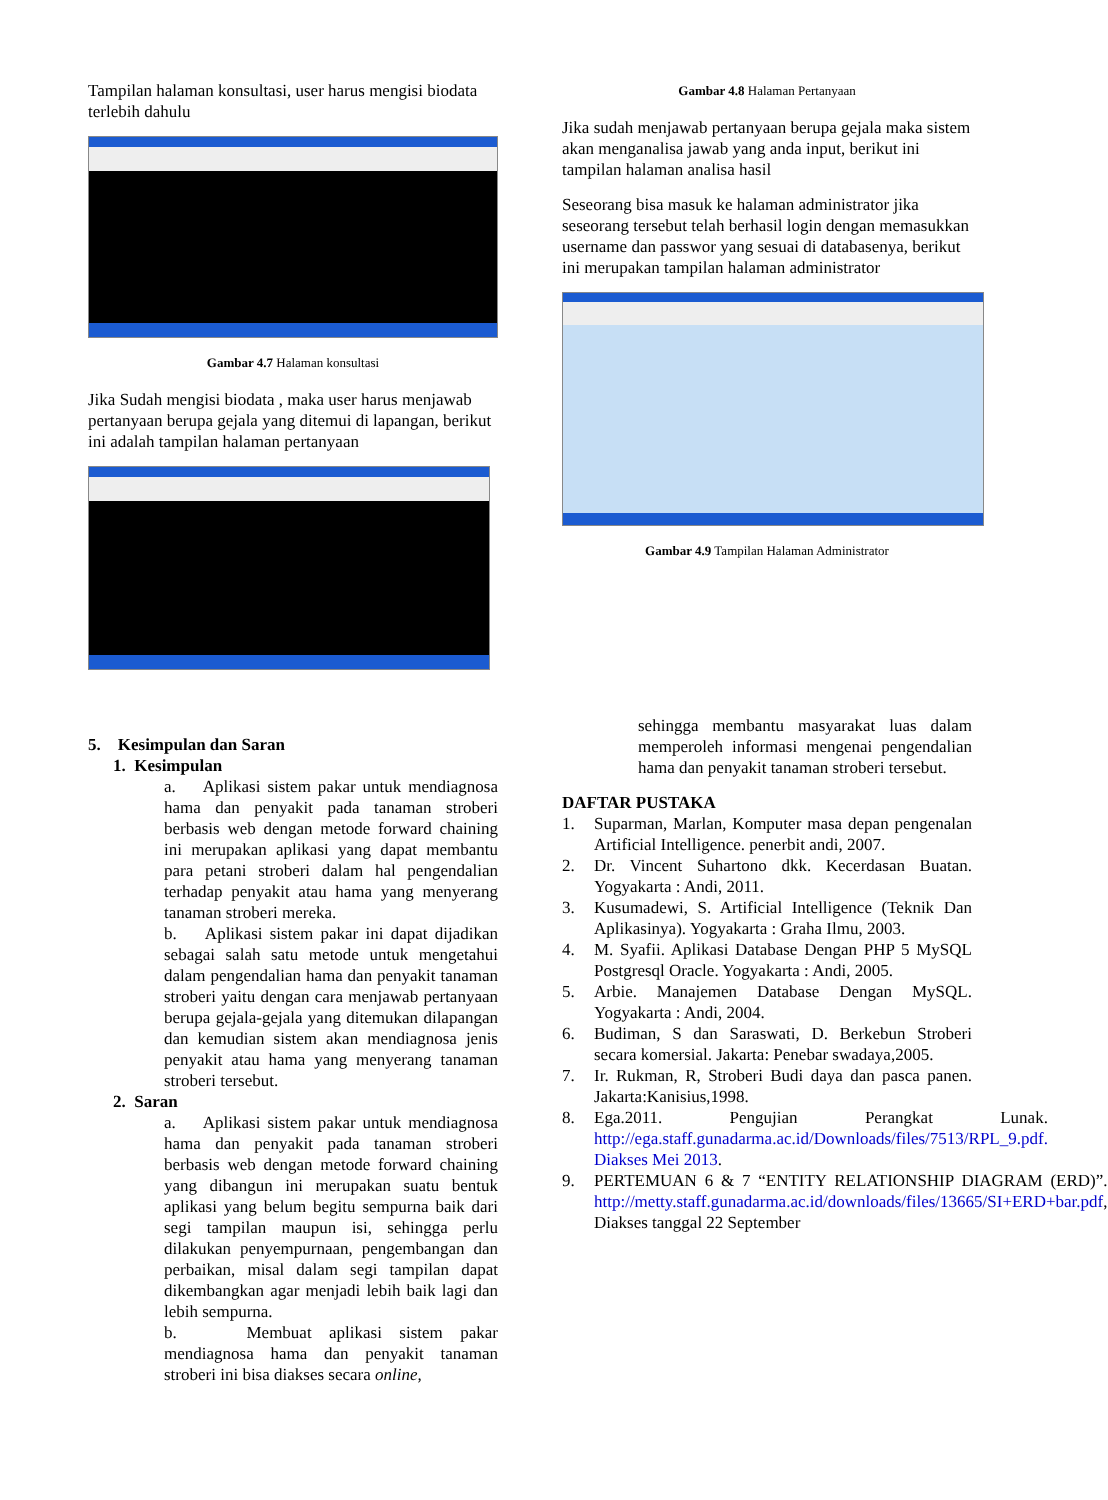Tampilan halaman konsultasi, user harus mengisi biodata terlebih dahulu
Gambar 4.7 Halaman konsultasi
Jika Sudah mengisi biodata , maka user harus menjawab pertanyaan berupa gejala yang ditemui di lapangan, berikut ini adalah tampilan halaman pertanyaan
5. Kesimpulan dan Saran
1. Kesimpulan
a. Aplikasi sistem pakar untuk mendiagnosa hama dan penyakit pada tanaman stroberi berbasis web dengan metode forward chaining ini merupakan aplikasi yang dapat membantu para petani stroberi dalam hal pengendalian terhadap penyakit atau hama yang menyerang tanaman stroberi mereka.
b. Aplikasi sistem pakar ini dapat dijadikan sebagai salah satu metode untuk mengetahui dalam pengendalian hama dan penyakit tanaman stroberi yaitu dengan cara menjawab pertanyaan berupa gejala-gejala yang ditemukan dilapangan dan kemudian sistem akan mendiagnosa jenis penyakit atau hama yang menyerang tanaman stroberi tersebut.
2. Saran
a. Aplikasi sistem pakar untuk mendiagnosa hama dan penyakit pada tanaman stroberi berbasis web dengan metode forward chaining yang dibangun ini merupakan suatu bentuk aplikasi yang belum begitu sempurna baik dari segi tampilan maupun isi, sehingga perlu dilakukan penyempurnaan, pengembangan dan perbaikan, misal dalam segi tampilan dapat dikembangkan agar menjadi lebih baik lagi dan lebih sempurna.
b. Membuat aplikasi sistem pakar mendiagnosa hama dan penyakit tanaman stroberi ini bisa diakses secara online,
Gambar 4.8 Halaman Pertanyaan
Jika sudah menjawab pertanyaan berupa gejala maka sistem akan menganalisa jawab yang anda input, berikut ini tampilan halaman analisa hasil
Seseorang bisa masuk ke halaman administrator jika seseorang tersebut telah berhasil login dengan memasukkan username dan passwor yang sesuai di databasenya, berikut ini merupakan tampilan halaman administrator
Gambar 4.9 Tampilan Halaman Administrator
sehingga membantu masyarakat luas dalam memperoleh informasi mengenai pengendalian hama dan penyakit tanaman stroberi tersebut.
DAFTAR PUSTAKA
1. Suparman, Marlan, Komputer masa depan pengenalan Artificial Intelligence. penerbit andi, 2007.
2. Dr. Vincent Suhartono dkk. Kecerdasan Buatan. Yogyakarta : Andi, 2011.
3. Kusumadewi, S. Artificial Intelligence (Teknik Dan Aplikasinya). Yogyakarta : Graha Ilmu, 2003.
4. M. Syafii. Aplikasi Database Dengan PHP 5 MySQL Postgresql Oracle. Yogyakarta : Andi, 2005.
5. Arbie. Manajemen Database Dengan MySQL. Yogyakarta : Andi, 2004.
6. Budiman, S dan Saraswati, D. Berkebun Stroberi secara komersial. Jakarta: Penebar swadaya,2005.
7. Ir. Rukman, R, Stroberi Budi daya dan pasca panen. Jakarta:Kanisius,1998.
8. Ega.2011. Pengujian Perangkat Lunak. http://ega.staff.gunadarma.ac.id/Downloads/files/7513/RPL_9.pdf. Diakses Mei 2013.
9. PERTEMUAN 6 & 7 “ENTITY RELATIONSHIP DIAGRAM (ERD)”. http://metty.staff.gunadarma.ac.id/downloads/files/13665/SI+ERD+bar.pdf, Diakses tanggal 22 September